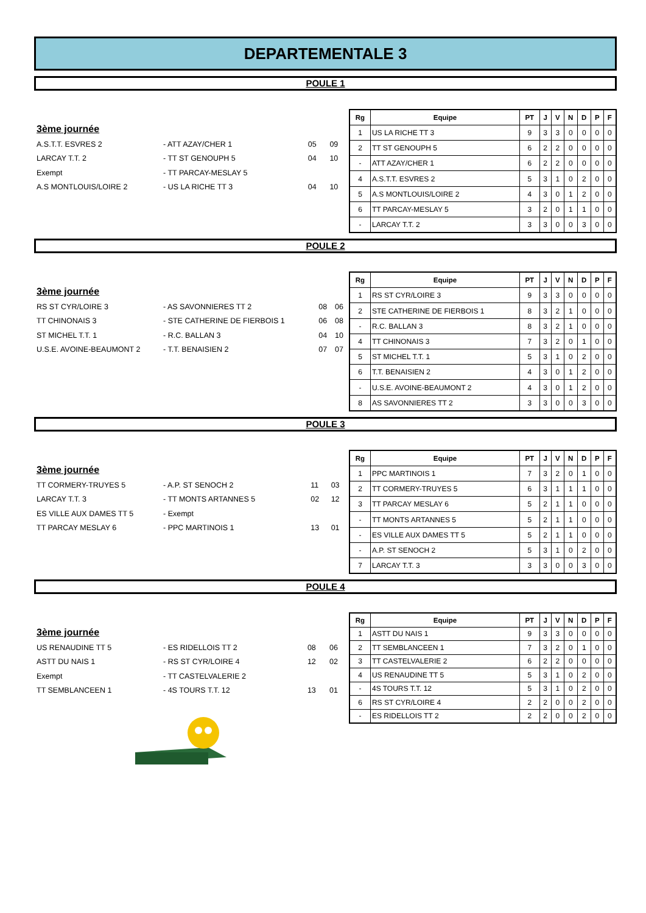DEPARTEMENTALE 3
POULE 1
3ème journée
| A.S.T.T. ESVRES 2 | - ATT AZAY/CHER 1 | 05 | 09 |
| LARCAY T.T. 2 | - TT ST GENOUPH 5 | 04 | 10 |
| Exempt | - TT PARCAY-MESLAY 5 | | |
| A.S MONTLOUIS/LOIRE 2 | - US LA RICHE TT 3 | 04 | 10 |
| Rg | Equipe | PT | J | V | N | D | P | F |
| --- | --- | --- | --- | --- | --- | --- | --- | --- |
| 1 | US LA RICHE TT 3 | 9 | 3 | 3 | 0 | 0 | 0 | 0 |
| 2 | TT ST GENOUPH 5 | 6 | 2 | 2 | 0 | 0 | 0 | 0 |
| - | ATT AZAY/CHER 1 | 6 | 2 | 2 | 0 | 0 | 0 | 0 |
| 4 | A.S.T.T. ESVRES 2 | 5 | 3 | 1 | 0 | 2 | 0 | 0 |
| 5 | A.S MONTLOUIS/LOIRE 2 | 4 | 3 | 0 | 1 | 2 | 0 | 0 |
| 6 | TT PARCAY-MESLAY 5 | 3 | 2 | 0 | 1 | 1 | 0 | 0 |
| - | LARCAY T.T. 2 | 3 | 3 | 0 | 0 | 3 | 0 | 0 |
POULE 2
3ème journée
| RS ST CYR/LOIRE 3 | - AS SAVONNIERES TT 2 | 08 | 06 |
| TT CHINONAIS 3 | - STE CATHERINE DE FIERBOIS 1 | 06 | 08 |
| ST MICHEL T.T. 1 | - R.C. BALLAN 3 | 04 | 10 |
| U.S.E. AVOINE-BEAUMONT 2 | - T.T. BENAISIEN 2 | 07 | 07 |
| Rg | Equipe | PT | J | V | N | D | P | F |
| --- | --- | --- | --- | --- | --- | --- | --- | --- |
| 1 | RS ST CYR/LOIRE 3 | 9 | 3 | 3 | 0 | 0 | 0 | 0 |
| 2 | STE CATHERINE DE FIERBOIS 1 | 8 | 3 | 2 | 1 | 0 | 0 | 0 |
| - | R.C. BALLAN 3 | 8 | 3 | 2 | 1 | 0 | 0 | 0 |
| 4 | TT CHINONAIS 3 | 7 | 3 | 2 | 0 | 1 | 0 | 0 |
| 5 | ST MICHEL T.T. 1 | 5 | 3 | 1 | 0 | 2 | 0 | 0 |
| 6 | T.T. BENAISIEN 2 | 4 | 3 | 0 | 1 | 2 | 0 | 0 |
| - | U.S.E. AVOINE-BEAUMONT 2 | 4 | 3 | 0 | 1 | 2 | 0 | 0 |
| 8 | AS SAVONNIERES TT 2 | 3 | 3 | 0 | 0 | 3 | 0 | 0 |
POULE 3
3ème journée
| TT CORMERY-TRUYES 5 | - A.P. ST SENOCH 2 | 11 | 03 |
| LARCAY T.T. 3 | - TT MONTS ARTANNES 5 | 02 | 12 |
| ES VILLE AUX DAMES TT 5 | - Exempt | | |
| TT PARCAY MESLAY 6 | - PPC MARTINOIS 1 | 13 | 01 |
| Rg | Equipe | PT | J | V | N | D | P | F |
| --- | --- | --- | --- | --- | --- | --- | --- | --- |
| 1 | PPC MARTINOIS 1 | 7 | 3 | 2 | 0 | 1 | 0 | 0 |
| 2 | TT CORMERY-TRUYES 5 | 6 | 3 | 1 | 1 | 1 | 0 | 0 |
| 3 | TT PARCAY MESLAY 6 | 5 | 2 | 1 | 1 | 0 | 0 | 0 |
| - | TT MONTS ARTANNES 5 | 5 | 2 | 1 | 1 | 0 | 0 | 0 |
| - | ES VILLE AUX DAMES TT 5 | 5 | 2 | 1 | 1 | 0 | 0 | 0 |
| - | A.P. ST SENOCH 2 | 5 | 3 | 1 | 0 | 2 | 0 | 0 |
| 7 | LARCAY T.T. 3 | 3 | 3 | 0 | 0 | 3 | 0 | 0 |
POULE 4
3ème journée
| US RENAUDINE TT 5 | - ES RIDELLOIS TT 2 | 08 | 06 |
| ASTT DU NAIS 1 | - RS ST CYR/LOIRE 4 | 12 | 02 |
| Exempt | - TT CASTELVALERIE 2 | | |
| TT SEMBLANCEEN 1 | - 4S TOURS T.T. 12 | 13 | 01 |
| Rg | Equipe | PT | J | V | N | D | P | F |
| --- | --- | --- | --- | --- | --- | --- | --- | --- |
| 1 | ASTT DU NAIS 1 | 9 | 3 | 3 | 0 | 0 | 0 | 0 |
| 2 | TT SEMBLANCEEN 1 | 7 | 3 | 2 | 0 | 1 | 0 | 0 |
| 3 | TT CASTELVALERIE 2 | 6 | 2 | 2 | 0 | 0 | 0 | 0 |
| 4 | US RENAUDINE TT 5 | 5 | 3 | 1 | 0 | 2 | 0 | 0 |
| - | 4S TOURS T.T. 12 | 5 | 3 | 1 | 0 | 2 | 0 | 0 |
| 6 | RS ST CYR/LOIRE 4 | 2 | 2 | 0 | 0 | 2 | 0 | 0 |
| - | ES RIDELLOIS TT 2 | 2 | 2 | 0 | 0 | 2 | 0 | 0 |